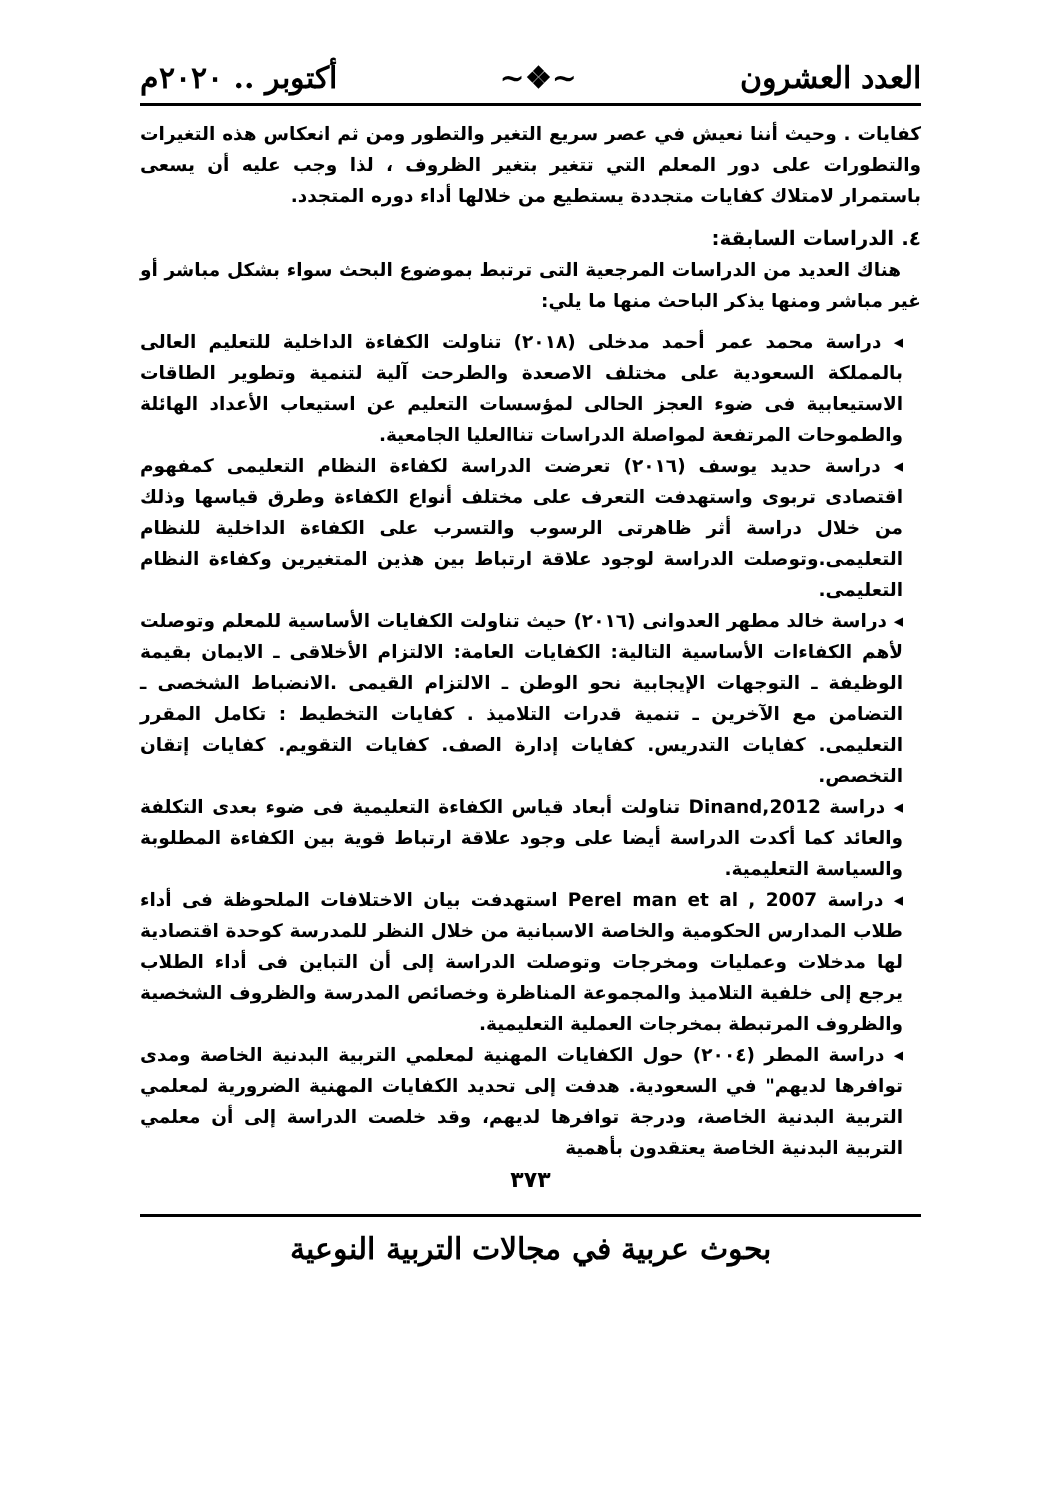العدد العشرون ~❖~ أكتوبر .. ٢٠٢٠م
كفايات . وحيث أننا نعيش في عصر سريع التغير والتطور ومن ثم انعكاس هذه التغيرات والتطورات على دور المعلم التي تتغير بتغير الظروف ، لذا وجب عليه أن يسعى باستمرار لامتلاك كفايات متجددة يستطيع من خلالها أداء دوره المتجدد.
٤. الدراسات السابقة:
هناك العديد من الدراسات المرجعية التى ترتبط بموضوع البحث سواء بشكل مباشر أو غير مباشر ومنها يذكر الباحث منها ما يلي:
◂ دراسة محمد عمر أحمد مدخلى (٢٠١٨) تناولت الكفاءة الداخلية للتعليم العالى بالمملكة السعودية على مختلف الاصعدة والطرحت آلية لتنمية وتطوير الطاقات الاستيعابية فى ضوء العجز الحالى لمؤسسات التعليم عن استيعاب الأعداد الهائلة والطموحات المرتفعة لمواصلة الدراسات تناالعليا الجامعية.
◂ دراسة حديد يوسف (٢٠١٦) تعرضت الدراسة لكفاءة النظام التعليمى كمفهوم اقتصادى تربوى واستهدفت التعرف على مختلف أنواع الكفاءة وطرق قياسها وذلك من خلال دراسة أثر ظاهرتى الرسوب والتسرب على الكفاءة الداخلية للنظام التعليمى.وتوصلت الدراسة لوجود علاقة ارتباط بين هذين المتغيرين وكفاءة النظام التعليمى.
◂ دراسة خالد مطهر العدوانى (٢٠١٦) حيث تناولت الكفايات الأساسية للمعلم وتوصلت لأهم الكفاءات الأساسية التالية: الكفايات العامة: الالتزام الأخلاقى ـ الايمان بقيمة الوظيفة ـ التوجهات الإيجابية نحو الوطن ـ الالتزام القيمى .الانضباط الشخصى ـ التضامن مع الآخرين ـ تنمية قدرات التلاميذ . كفايات التخطيط : تكامل المقرر التعليمى. كفايات التدريس. كفايات إدارة الصف. كفايات التقويم. كفايات إتقان التخصص.
◂ دراسة Dinand,2012 تناولت أبعاد قياس الكفاءة التعليمية فى ضوء بعدى التكلفة والعائد كما أكدت الدراسة أيضا على وجود علاقة ارتباط قوية بين الكفاءة المطلوبة والسياسة التعليمية.
◂ دراسة Perel man et al , 2007 استهدفت بيان الاختلافات الملحوظة فى أداء طلاب المدارس الحكومية والخاصة الاسبانية من خلال النظر للمدرسة كوحدة اقتصادية لها مدخلات وعمليات ومخرجات وتوصلت الدراسة إلى أن التباين فى أداء الطلاب يرجع إلى خلفية التلاميذ والمجموعة المناظرة وخصائص المدرسة والظروف الشخصية والظروف المرتبطة بمخرجات العملية التعليمية.
◂ دراسة المطر (٢٠٠٤) حول الكفايات المهنية لمعلمي التربية البدنية الخاصة ومدى توافرها لديهم" في السعودية. هدفت إلى تحديد الكفايات المهنية الضرورية لمعلمي التربية البدنية الخاصة، ودرجة توافرها لديهم، وقد خلصت الدراسة إلى أن معلمي التربية البدنية الخاصة يعتقدون بأهمية
٣٧٣
بحوث عربية في مجالات التربية النوعية